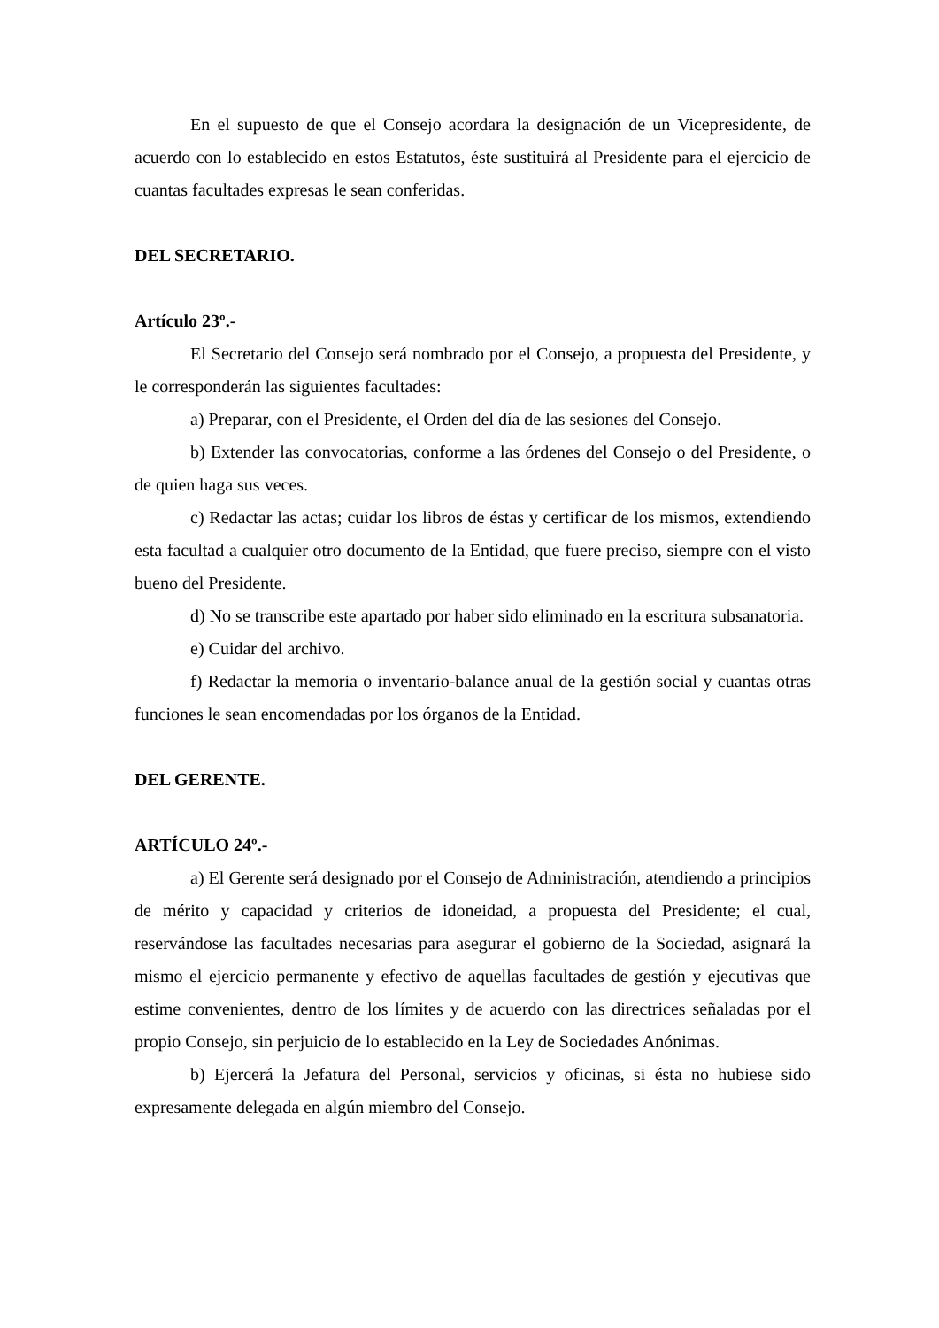En el supuesto de que el Consejo acordara la designación de un Vicepresidente, de acuerdo con lo establecido en estos Estatutos, éste sustituirá al Presidente para el ejercicio de cuantas facultades expresas le sean conferidas.
DEL SECRETARIO.
Artículo 23º.-
El Secretario del Consejo será nombrado por el Consejo, a propuesta del Presidente, y le corresponderán las siguientes facultades:
a) Preparar, con el Presidente, el Orden del día de las sesiones del Consejo.
b) Extender las convocatorias, conforme a las órdenes del Consejo o del Presidente, o de quien haga sus veces.
c) Redactar las actas; cuidar los libros de éstas y certificar de los mismos, extendiendo esta facultad a cualquier otro documento de la Entidad, que fuere preciso, siempre con el visto bueno del Presidente.
d) No se transcribe este apartado por haber sido eliminado en la escritura subsanatoria.
e) Cuidar del archivo.
f) Redactar la memoria o inventario-balance anual de la gestión social y cuantas otras funciones le sean encomendadas por los órganos de la Entidad.
DEL GERENTE.
ARTÍCULO 24º.-
a) El Gerente será designado por el Consejo de Administración, atendiendo a principios de mérito y capacidad y criterios de idoneidad, a propuesta del Presidente; el cual, reservándose las facultades necesarias para asegurar el gobierno de la Sociedad, asignará la mismo el ejercicio permanente y efectivo de aquellas facultades de gestión y ejecutivas que estime convenientes, dentro de los límites y de acuerdo con las directrices señaladas por el propio Consejo, sin perjuicio de lo establecido en la Ley de Sociedades Anónimas.
b) Ejercerá la Jefatura del Personal, servicios y oficinas, si ésta no hubiese sido expresamente delegada en algún miembro del Consejo.